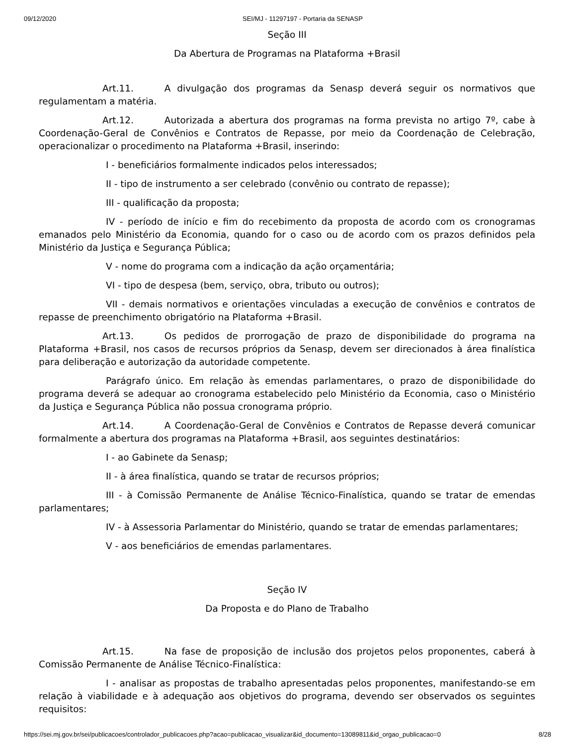09/12/2020 SEI/MJ - 11297197 - Portaria da SENASP
Seção III
Da Abertura de Programas na Plataforma +Brasil
Art.11. A divulgação dos programas da Senasp deverá seguir os normativos que regulamentam a matéria.
Art.12. Autorizada a abertura dos programas na forma prevista no artigo 7º, cabe à Coordenação-Geral de Convênios e Contratos de Repasse, por meio da Coordenação de Celebração, operacionalizar o procedimento na Plataforma +Brasil, inserindo:
I - beneficiários formalmente indicados pelos interessados;
II - tipo de instrumento a ser celebrado (convênio ou contrato de repasse);
III - qualificação da proposta;
IV - período de início e fim do recebimento da proposta de acordo com os cronogramas emanados pelo Ministério da Economia, quando for o caso ou de acordo com os prazos definidos pela Ministério da Justiça e Segurança Pública;
V - nome do programa com a indicação da ação orçamentária;
VI - tipo de despesa (bem, serviço, obra, tributo ou outros);
VII - demais normativos e orientações vinculadas a execução de convênios e contratos de repasse de preenchimento obrigatório na Plataforma +Brasil.
Art.13. Os pedidos de prorrogação de prazo de disponibilidade do programa na Plataforma +Brasil, nos casos de recursos próprios da Senasp, devem ser direcionados à área finalística para deliberação e autorização da autoridade competente.
Parágrafo único. Em relação às emendas parlamentares, o prazo de disponibilidade do programa deverá se adequar ao cronograma estabelecido pelo Ministério da Economia, caso o Ministério da Justiça e Segurança Pública não possua cronograma próprio.
Art.14. A Coordenação-Geral de Convênios e Contratos de Repasse deverá comunicar formalmente a abertura dos programas na Plataforma +Brasil, aos seguintes destinatários:
I - ao Gabinete da Senasp;
II - à área finalística, quando se tratar de recursos próprios;
III - à Comissão Permanente de Análise Técnico-Finalística, quando se tratar de emendas parlamentares;
IV - à Assessoria Parlamentar do Ministério, quando se tratar de emendas parlamentares;
V - aos beneficiários de emendas parlamentares.
Seção IV
Da Proposta e do Plano de Trabalho
Art.15. Na fase de proposição de inclusão dos projetos pelos proponentes, caberá à Comissão Permanente de Análise Técnico-Finalística:
I - analisar as propostas de trabalho apresentadas pelos proponentes, manifestando-se em relação à viabilidade e à adequação aos objetivos do programa, devendo ser observados os seguintes requisitos:
https://sei.mj.gov.br/sei/publicacoes/controlador_publicacoes.php?acao=publicacao_visualizar&id_documento=13089811&id_orgao_publicacao=0 8/28